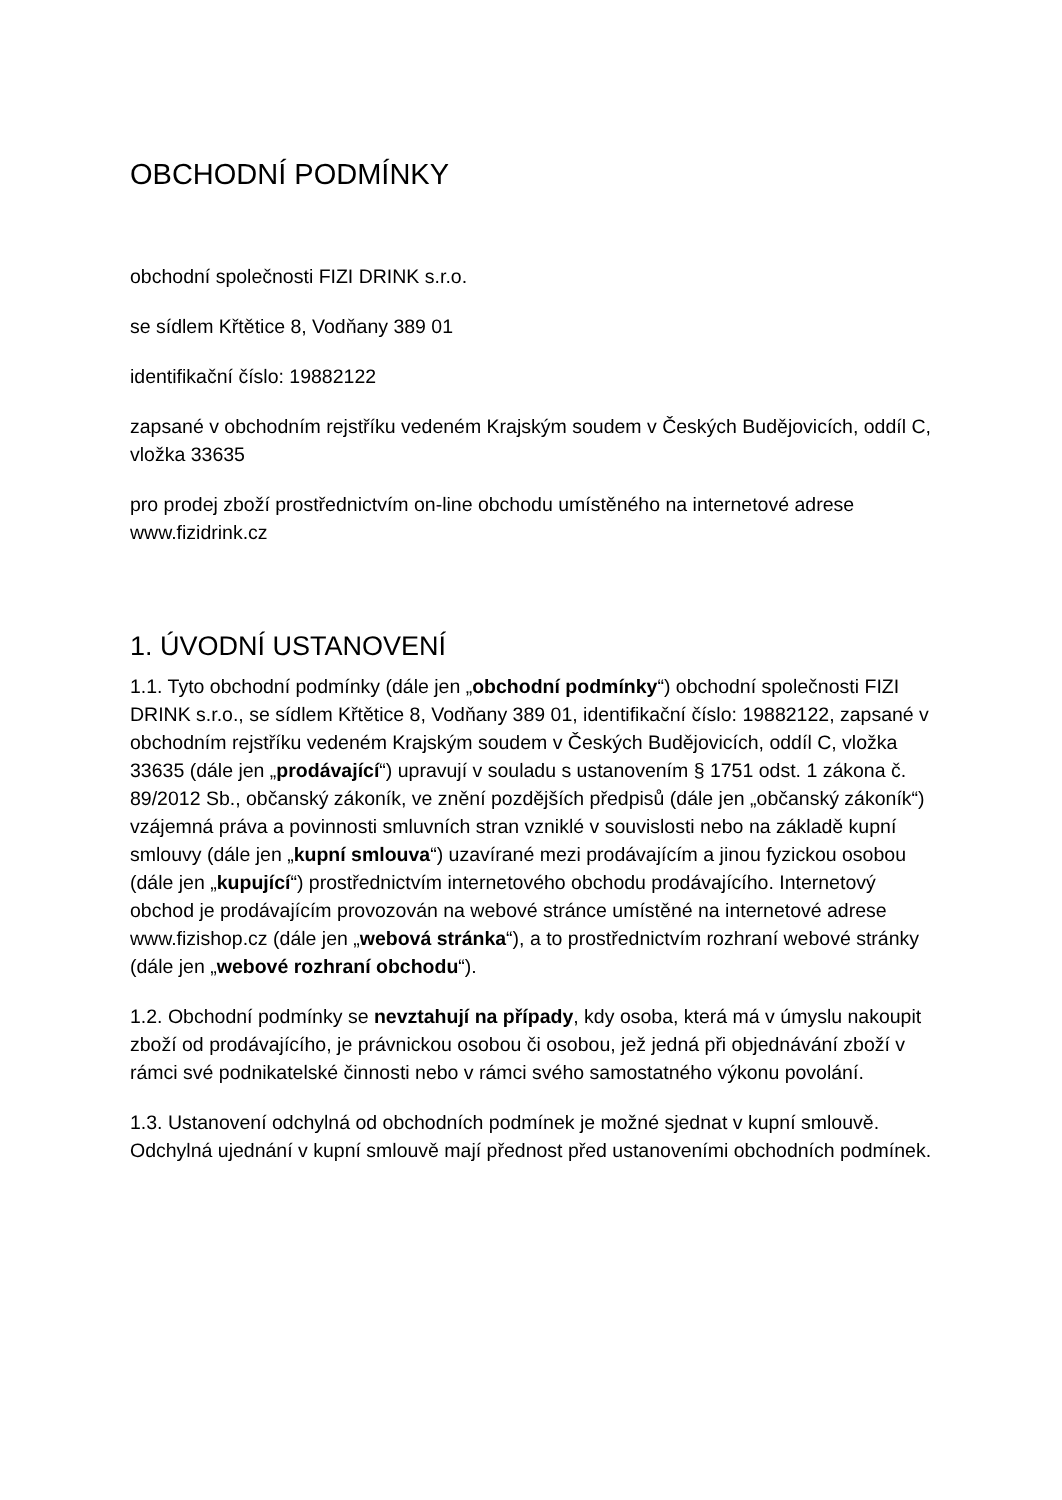OBCHODNÍ PODMÍNKY
obchodní společnosti FIZI DRINK s.r.o.
se sídlem Křtětice 8, Vodňany 389 01
identifikační číslo: 19882122
zapsané v obchodním rejstříku vedeném Krajským soudem v Českých Budějovicích, oddíl C, vložka 33635
pro prodej zboží prostřednictvím on-line obchodu umístěného na internetové adrese www.fizidrink.cz
1. ÚVODNÍ USTANOVENÍ
1.1. Tyto obchodní podmínky (dále jen „obchodní podmínky“) obchodní společnosti FIZI DRINK s.r.o., se sídlem Křtětice 8, Vodňany 389 01, identifikační číslo: 19882122, zapsané v obchodním rejstříku vedeném Krajským soudem v Českých Budějovicích, oddíl C, vložka 33635 (dále jen „prodávající“) upravují v souladu s ustanovením § 1751 odst. 1 zákona č. 89/2012 Sb., občanský zákoník, ve znění pozdějších předpisů (dále jen „občanský zákoník“) vzájemná práva a povinnosti smluvních stran vzniklé v souvislosti nebo na základě kupní smlouvy (dále jen „kupní smlouva“) uzavírané mezi prodávajícím a jinou fyzickou osobou (dále jen „kupující“) prostřednictvím internetového obchodu prodávajícího. Internetový obchod je prodávajícím provozován na webové stránce umístěné na internetové adrese www.fizishop.cz (dále jen „webová stránka“), a to prostřednictvím rozhraní webové stránky (dále jen „webové rozhraní obchodu“).
1.2. Obchodní podmínky se nevztahují na případy, kdy osoba, která má v úmyslu nakoupit zboží od prodávajícího, je právnickou osobou či osobou, jež jedná při objednávání zboží v rámci své podnikatelské činnosti nebo v rámci svého samostatného výkonu povolání.
1.3. Ustanovení odchylná od obchodních podmínek je možné sjednat v kupní smlouvě. Odchylná ujednání v kupní smlouvě mají přednost před ustanoveními obchodních podmínek.